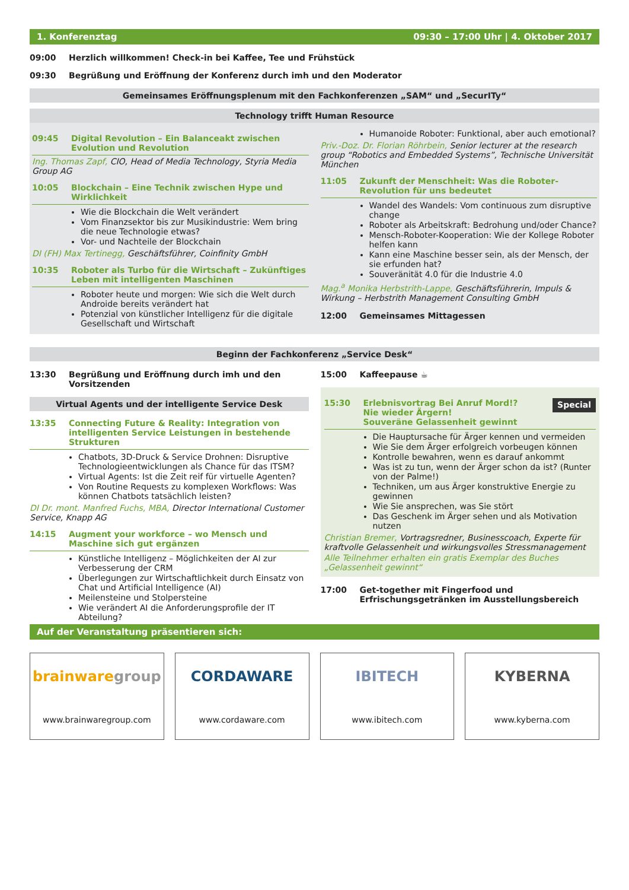1. Konferenztag 09:30 – 17:00 Uhr | 4. Oktober 2017
09:00 Herzlich willkommen! Check-in bei Kaffee, Tee und Frühstück
09:30 Begrüßung und Eröffnung der Konferenz durch imh und den Moderator
Gemeinsames Eröffnungsplenum mit den Fachkonferenzen „SAM“ und „SecurITy“
Technology trifft Human Resource
09:45 Digital Revolution – Ein Balanceakt zwischen Evolution und Revolution
Ing. Thomas Zapf, CIO, Head of Media Technology, Styria Media Group AG
10:05 Blockchain – Eine Technik zwischen Hype und Wirklichkeit
Wie die Blockchain die Welt verändert
Vom Finanzsektor bis zur Musikindustrie: Wem bring die neue Technologie etwas?
Vor- und Nachteile der Blockchain
DI (FH) Max Tertinegg, Geschäftsführer, Coinfinity GmbH
10:35 Roboter als Turbo für die Wirtschaft – Zukünftiges Leben mit intelligenten Maschinen
Roboter heute und morgen: Wie sich die Welt durch Androide bereits verändert hat
Potenzial von künstlicher Intelligenz für die digitale Gesellschaft und Wirtschaft
Humanoide Roboter: Funktional, aber auch emotional?
Priv.-Doz. Dr. Florian Röhrbein, Senior lecturer at the research group “Robotics and Embedded Systems”, Technische Universität München
11:05 Zukunft der Menschheit: Was die Roboter-Revolution für uns bedeutet
Wandel des Wandels: Vom continuous zum disruptive change
Roboter als Arbeitskraft: Bedrohung und/oder Chance?
Mensch-Roboter-Kooperation: Wie der Kollege Roboter helfen kann
Kann eine Maschine besser sein, als der Mensch, der sie erfunden hat?
Souveränität 4.0 für die Industrie 4.0
Mag.<sup>a</sup> Monika Herbstrith-Lappe, Geschäftsführerin, Impuls & Wirkung – Herbstrith Management Consulting GmbH
12:00 Gemeinsames Mittagessen
Beginn der Fachkonferenz „Service Desk“
13:30 Begrüßung und Eröffnung durch imh und den Vorsitzenden
Virtual Agents und der intelligente Service Desk
13:35 Connecting Future & Reality: Integration von intelligenten Service Leistungen in bestehende Strukturen
Chatbots, 3D-Druck & Service Drohnen: Disruptive Technologieentwicklungen als Chance für das ITSM?
Virtual Agents: Ist die Zeit reif für virtuelle Agenten?
Von Routine Requests zu komplexen Workflows: Was können Chatbots tatsächlich leisten?
DI Dr. mont. Manfred Fuchs, MBA, Director International Customer Service, Knapp AG
14:15 Augment your workforce – wo Mensch und Maschine sich gut ergänzen
Künstliche Intelligenz – Möglichkeiten der AI zur Verbesserung der CRM
Überlegungen zur Wirtschaftlichkeit durch Einsatz von Chat und Artificial Intelligence (AI)
Meilensteine und Stolpersteine
Wie verändert AI die Anforderungsprofile der IT Abteilung?
15:00 Kaffeepause ☕
15:30 Erlebnisvortrag Bei Anruf Mord!?
Nie wieder Ärgern!
Souveräne Gelassenheit gewinnt Special
Die Hauptursache für Ärger kennen und vermeiden
Wie Sie dem Ärger erfolgreich vorbeugen können
Kontrolle bewahren, wenn es darauf ankommt
Was ist zu tun, wenn der Ärger schon da ist? (Runter von der Palme!)
Techniken, um aus Ärger konstruktive Energie zu gewinnen
Wie Sie ansprechen, was Sie stört
Das Geschenk im Ärger sehen und als Motivation nutzen
Christian Bremer, Vortragsredner, Businesscoach, Experte für kraftvolle Gelassenheit und wirkungsvolles Stressmanagement
Alle Teilnehmer erhalten ein gratis Exemplar des Buches „Gelassenheit gewinnt“
17:00 Get-together mit Fingerfood und Erfrischungsgetränken im Ausstellungsbereich
Auf der Veranstaltung präsentieren sich:
brainwaregroup
www.brainwaregroup.com
CORDAWARE
www.cordaware.com
IBITECH
www.ibitech.com
KYBERNA
www.kyberna.com